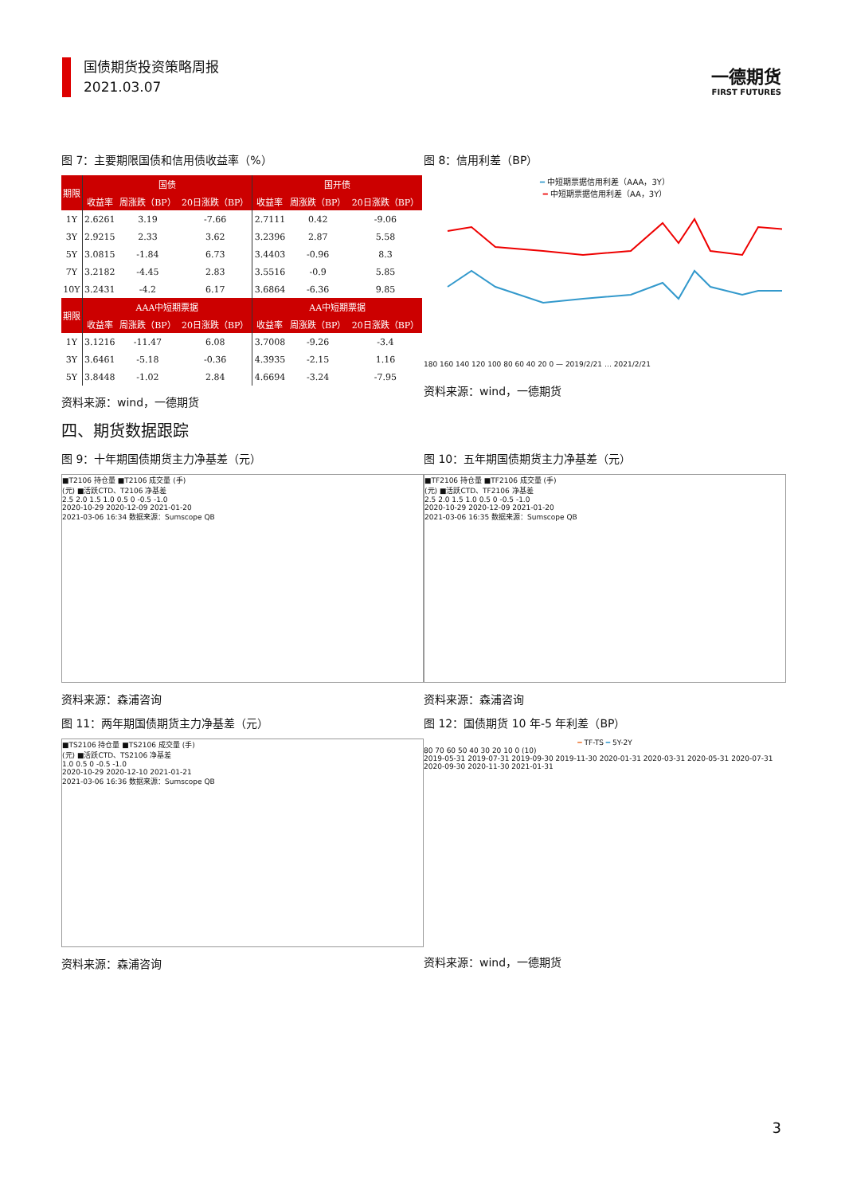国债期货投资策略周报
2021.03.07
一德期货
FIRST FUTURES
图 7：主要期限国债和信用债收益率（%）
| 期限 | 国债 | | | 国开债 | | |
| --- | --- | --- | --- | --- | --- | --- |
| | 收益率 | 周涨跌（BP） | 20日涨跌（BP） | 收益率 | 周涨跌（BP） | 20日涨跌（BP） |
| 1Y | 2.6261 | 3.19 | -7.66 | 2.7111 | 0.42 | -9.06 |
| 3Y | 2.9215 | 2.33 | 3.62 | 3.2396 | 2.87 | 5.58 |
| 5Y | 3.0815 | -1.84 | 6.73 | 3.4403 | -0.96 | 8.3 |
| 7Y | 3.2182 | -4.45 | 2.83 | 3.5516 | -0.9 | 5.85 |
| 10Y | 3.2431 | -4.2 | 6.17 | 3.6864 | -6.36 | 9.85 |
| 期限 | AAA中短期票据 | | | AA中短期票据 | | |
| | 收益率 | 周涨跌（BP） | 20日涨跌（BP） | 收益率 | 周涨跌（BP） | 20日涨跌（BP） |
| 1Y | 3.1216 | -11.47 | 6.08 | 3.7008 | -9.26 | -3.4 |
| 3Y | 3.6461 | -5.18 | -0.36 | 4.3935 | -2.15 | 1.16 |
| 5Y | 3.8448 | -1.02 | 2.84 | 4.6694 | -3.24 | -7.95 |
资料来源：wind，一德期货
图 8：信用利差（BP）
━ 中短期票据信用利差（AAA，3Y）
━ 中短期票据信用利差（AA，3Y）
180 160 140 120 100 80 60 40 20 0 — 2019/2/21 … 2021/2/21
资料来源：wind，一德期货
四、期货数据跟踪
图 9：十年期国债期货主力净基差（元）
■T2106 持仓量 ■T2106 成交量 (手)
(元) ■活跃CTD、T2106 净基差
2.5 2.0 1.5 1.0 0.5 0 -0.5 -1.0
2020-10-29 2020-12-09 2021-01-20
2021-03-06 16:34 数据来源：Sumscope QB
资料来源：森浦咨询
图 10：五年期国债期货主力净基差（元）
■TF2106 持仓量 ■TF2106 成交量 (手)
(元) ■活跃CTD、TF2106 净基差
2.5 2.0 1.5 1.0 0.5 0 -0.5 -1.0
2020-10-29 2020-12-09 2021-01-20
2021-03-06 16:35 数据来源：Sumscope QB
资料来源：森浦咨询
图 11：两年期国债期货主力净基差（元）
■TS2106 持仓量 ■TS2106 成交量 (手)
(元) ■活跃CTD、TS2106 净基差
1.0 0.5 0 -0.5 -1.0
2020-10-29 2020-12-10 2021-01-21
2021-03-06 16:36 数据来源：Sumscope QB
资料来源：森浦咨询
图 12：国债期货 10 年-5 年利差（BP）
━ TF-TS ━ 5Y-2Y
80 70 60 50 40 30 20 10 0 (10)
2019-05-31 2019-07-31 2019-09-30 2019-11-30 2020-01-31 2020-03-31 2020-05-31 2020-07-31 2020-09-30 2020-11-30 2021-01-31
资料来源：wind，一德期货
3